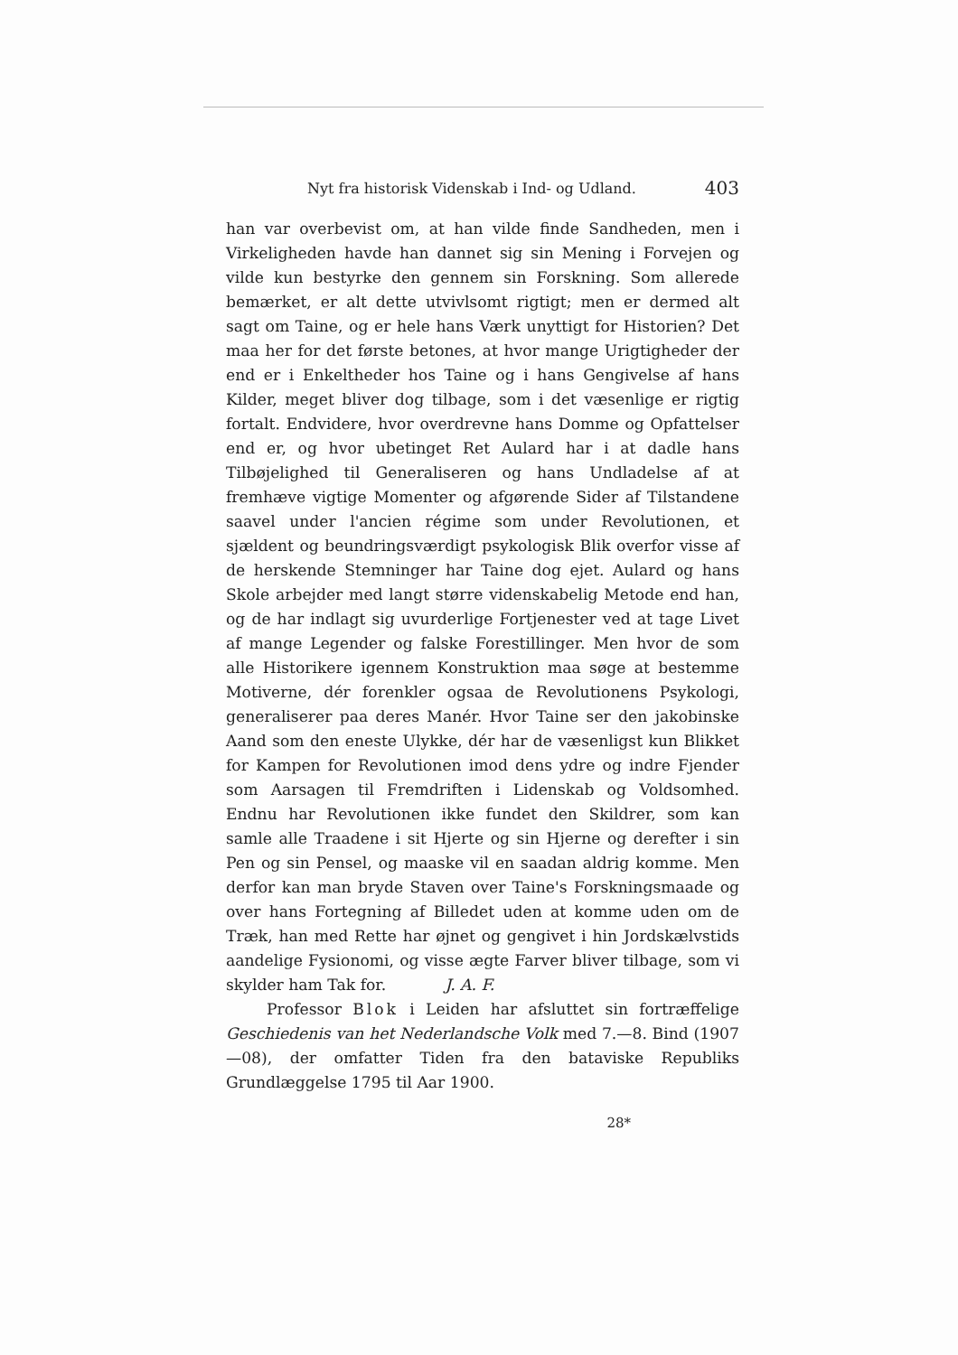Nyt fra historisk Videnskab i Ind- og Udland. 403
han var overbevist om, at han vilde finde Sandheden, men i Virkeligheden havde han dannet sig sin Mening i Forvejen og vilde kun bestyrke den gennem sin Forskning. Som allerede bemærket, er alt dette utvivlsomt rigtigt; men er dermed alt sagt om Taine, og er hele hans Værk unyttigt for Historien? Det maa her for det første betones, at hvor mange Urigtigheder der end er i Enkeltheder hos Taine og i hans Gengivelse af hans Kilder, meget bliver dog tilbage, som i det væsenlige er rigtig fortalt. Endvidere, hvor overdrevne hans Domme og Opfattelser end er, og hvor ubetinget Ret Aulard har i at dadle hans Tilbøjelighed til Generaliseren og hans Undladelse af at fremhæve vigtige Momenter og afgørende Sider af Tilstandene saavel under l'ancien régime som under Revolutionen, et sjældent og beundringsværdigt psykologisk Blik overfor visse af de herskende Stemninger har Taine dog ejet. Aulard og hans Skole arbejder med langt større videnskabelig Metode end han, og de har indlagt sig uvurderlige Fortjenester ved at tage Livet af mange Legender og falske Forestillinger. Men hvor de som alle Historikere igennem Konstruktion maa søge at bestemme Motiverne, dér forenkler ogsaa de Revolutionens Psykologi, generaliserer paa deres Manér. Hvor Taine ser den jakobinske Aand som den eneste Ulykke, dér har de væsenligst kun Blikket for Kampen for Revolutionen imod dens ydre og indre Fjender som Aarsagen til Fremdriften i Lidenskab og Voldsomhed. Endnu har Revolutionen ikke fundet den Skildrer, som kan samle alle Traadene i sit Hjerte og sin Hjerne og derefter i sin Pen og sin Pensel, og maaske vil en saadan aldrig komme. Men derfor kan man bryde Staven over Taine's Forskningsmaade og over hans Fortegning af Billedet uden at komme uden om de Træk, han med Rette har øjnet og gengivet i hin Jordskælvstids aandelige Fysionomi, og visse ægte Farver bliver tilbage, som vi skylder ham Tak for. J. A. F.
Professor Blok i Leiden har afsluttet sin fortræffelige Geschiedenis van het Nederlandsche Volk med 7.—8. Bind (1907—08), der omfatter Tiden fra den bataviske Republiks Grundlæggelse 1795 til Aar 1900.
28*